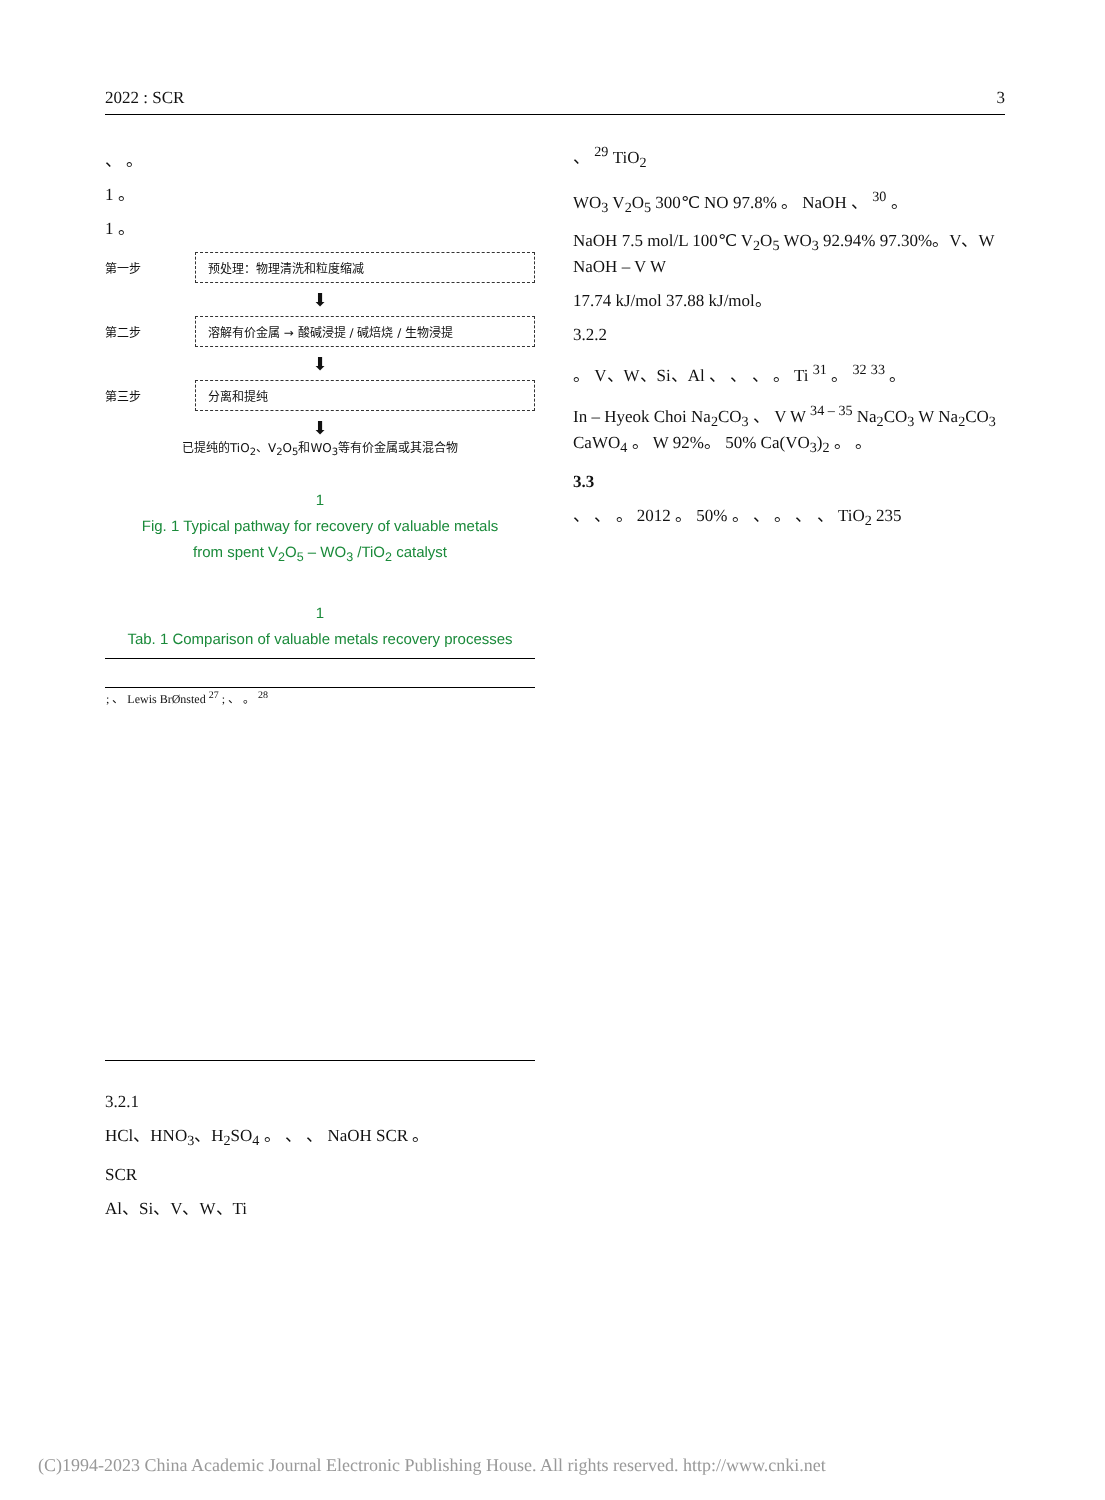2022 : SCR 3
、 。
1 。
1 。
第一步 预处理：物理清洗和粒度缩减
⬇
第二步 溶解有价金属 → 酸碱浸提 / 碱焙烧 / 生物浸提
⬇
第三步 分离和提纯
⬇
已提纯的TiO<sub>2</sub>、V<sub>2</sub>O<sub>5</sub>和WO<sub>3</sub>等有价金属或其混合物
1
Fig. 1 Typical pathway for recovery of valuable metals
from spent V<sub>2</sub>O<sub>5</sub> – WO<sub>3</sub> /TiO<sub>2</sub> catalyst
1
Tab. 1 Comparison of valuable metals recovery processes
| ; 、 Lewis BrØnsted <sup>27</sup> ; 、 。 <sup>28</sup> |
3.2.1
HCl、HNO<sub>3</sub>、H<sub>2</sub>SO<sub>4</sub> 。 、 、 NaOH SCR 。
SCR
Al、Si、V、W、Ti
、 <sup>29</sup> TiO<sub>2</sub>
WO<sub>3</sub> V<sub>2</sub>O<sub>5</sub> 300℃ NO 97.8% 。 NaOH 、 <sup>30</sup> 。
NaOH 7.5 mol/L 100℃ V<sub>2</sub>O<sub>5</sub> WO<sub>3</sub> 92.94% 97.30%。V、W NaOH – V W
17.74 kJ/mol 37.88 kJ/mol。
3.2.2
。 V、W、Si、Al 、 、 、 。 Ti <sup>31</sup> 。 <sup>32</sup> <sup>33</sup> 。
In – Hyeok Choi Na<sub>2</sub>CO<sub>3</sub> 、 V W <sup>34 – 35</sup> Na<sub>2</sub>CO<sub>3</sub> W Na<sub>2</sub>CO<sub>3</sub> CaWO<sub>4</sub> 。 W 92%。 50% Ca(VO<sub>3</sub>)<sub>2</sub> 。 。
3.3
、 、 。 2012 。 50% 。 、 。 、 、 TiO<sub>2</sub> 235
(C)1994-2023 China Academic Journal Electronic Publishing House. All rights reserved. http://www.cnki.net